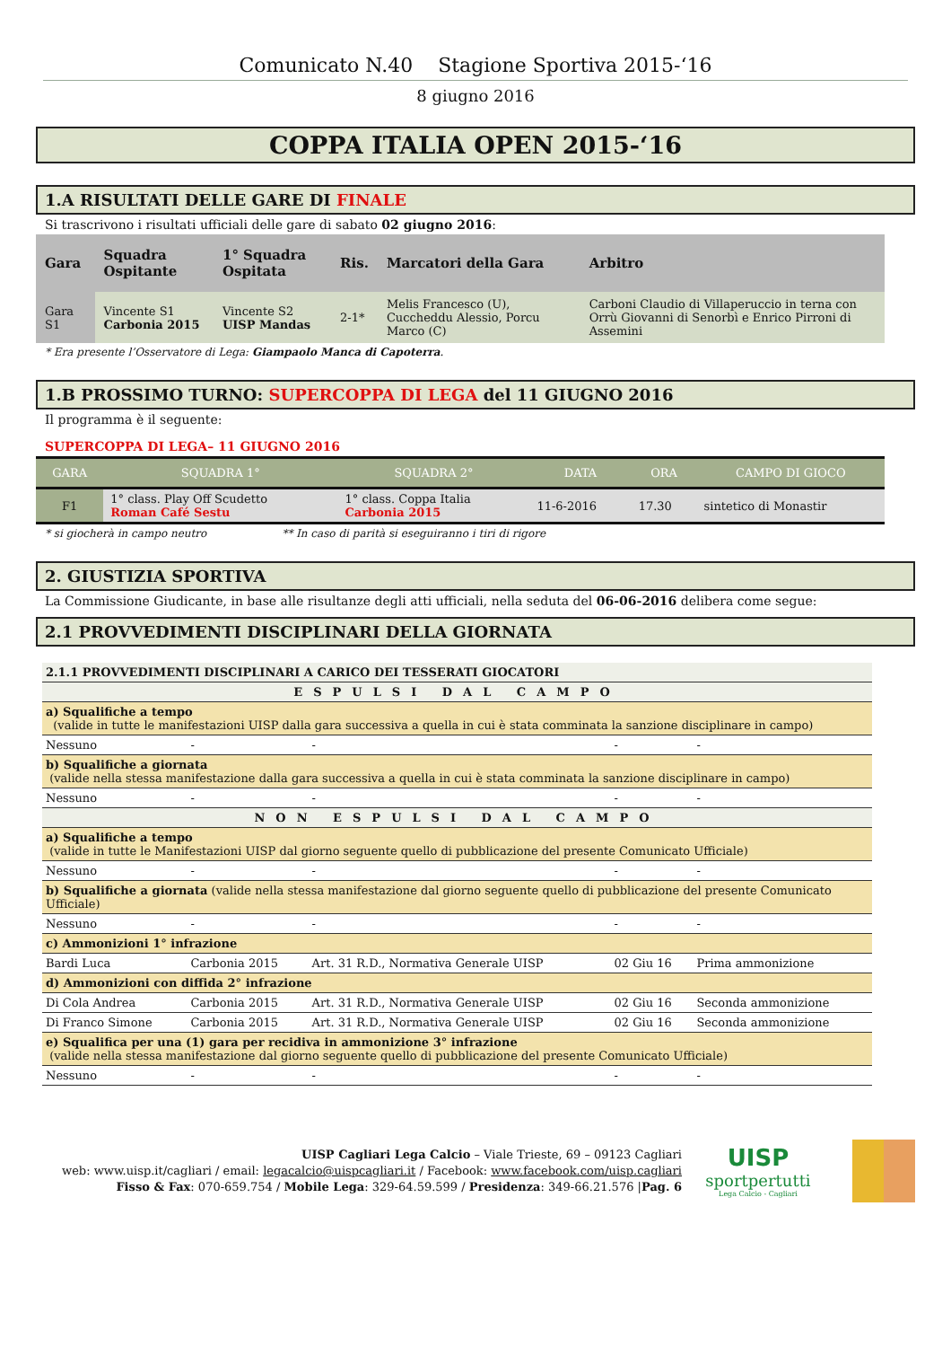Comunicato N.40 Stagione Sportiva 2015-‘16
8 giugno 2016
COPPA ITALIA OPEN 2015-‘16
1.A RISULTATI DELLE GARE DI FINALE
Si trascrivono i risultati ufficiali delle gare di sabato 02 giugno 2016:
| Gara | Squadra Ospitante | 1° Squadra Ospitata | Ris. | Marcatori della Gara | Arbitro |
| --- | --- | --- | --- | --- | --- |
| Gara S1 | Vincente S1 Carbonia 2015 | Vincente S2 UISP Mandas | 2-1* | Melis Francesco (U), Cuccheddu Alessio, Porcu Marco (C) | Carboni Claudio di Villaperuccio in terna con Orrù Giovanni di Senorbì e Enrico Pirroni di Assemini |
* Era presente l’Osservatore di Lega: Giampaolo Manca di Capoterra.
1.B PROSSIMO TURNO: SUPERCOPPA DI LEGA del 11 GIUGNO 2016
Il programma è il seguente:
SUPERCOPPA DI LEGA– 11 GIUGNO 2016
| GARA | SQUADRA 1° | SQUADRA 2° | DATA | ORA | CAMPO DI GIOCO |
| --- | --- | --- | --- | --- | --- |
| F1 | 1° class. Play Off Scudetto Roman Café Sestu | 1° class. Coppa Italia Carbonia 2015 | 11-6-2016 | 17.30 | sintetico di Monastir |
* si giocherà in campo neutro ** In caso di parità si eseguiranno i tiri di rigore
2. GIUSTIZIA SPORTIVA
La Commissione Giudicante, in base alle risultanze degli atti ufficiali, nella seduta del 06-06-2016 delibera come segue:
2.1 PROVVEDIMENTI DISCIPLINARI DELLA GIORNATA
| 2.1.1 PROVVEDIMENTI DISCIPLINARI A CARICO DEI TESSERATI GIOCATORI | | | | |
| ESPULSI DAL CAMPO | | | | |
| a) Squalifiche a tempo (valide in tutte le manifestazioni UISP dalla gara successiva a quella in cui è stata comminata la sanzione disciplinare in campo) | | | | |
| Nessuno | - | - | - | - |
| b) Squalifiche a giornata (valide nella stessa manifestazione dalla gara successiva a quella in cui è stata comminata la sanzione disciplinare in campo) | | | | |
| Nessuno | - | - | - | - |
| NON ESPULSI DAL CAMPO | | | | |
| a) Squalifiche a tempo (valide in tutte le Manifestazioni UISP dal giorno seguente quello di pubblicazione del presente Comunicato Ufficiale) | | | | |
| Nessuno | - | - | - | - |
| b) Squalifiche a giornata (valide nella stessa manifestazione dal giorno seguente quello di pubblicazione del presente Comunicato Ufficiale) | | | | |
| Nessuno | - | - | - | - |
| c) Ammonizioni 1° infrazione | | | | |
| Bardi Luca | Carbonia 2015 | Art. 31 R.D., Normativa Generale UISP | 02 Giu 16 | Prima ammonizione |
| d) Ammonizioni con diffida 2° infrazione | | | | |
| Di Cola Andrea | Carbonia 2015 | Art. 31 R.D., Normativa Generale UISP | 02 Giu 16 | Seconda ammonizione |
| Di Franco Simone | Carbonia 2015 | Art. 31 R.D., Normativa Generale UISP | 02 Giu 16 | Seconda ammonizione |
| e) Squalifica per una (1) gara per recidiva in ammonizione 3° infrazione (valide nella stessa manifestazione dal giorno seguente quello di pubblicazione del presente Comunicato Ufficiale) | | | | |
| Nessuno | - | - | - | - |
UISP Cagliari Lega Calcio – Viale Trieste, 69 – 09123 Cagliari
web: www.uisp.it/cagliari / email: legacalcio@uispcagliari.it / Facebook: www.facebook.com/uisp.cagliari
Fisso & Fax: 070-659.754 / Mobile Lega: 329-64.59.599 / Presidenza: 349-66.21.576 |Pag. 6
UISP
sportpertutti
Lega Calcio - Cagliari